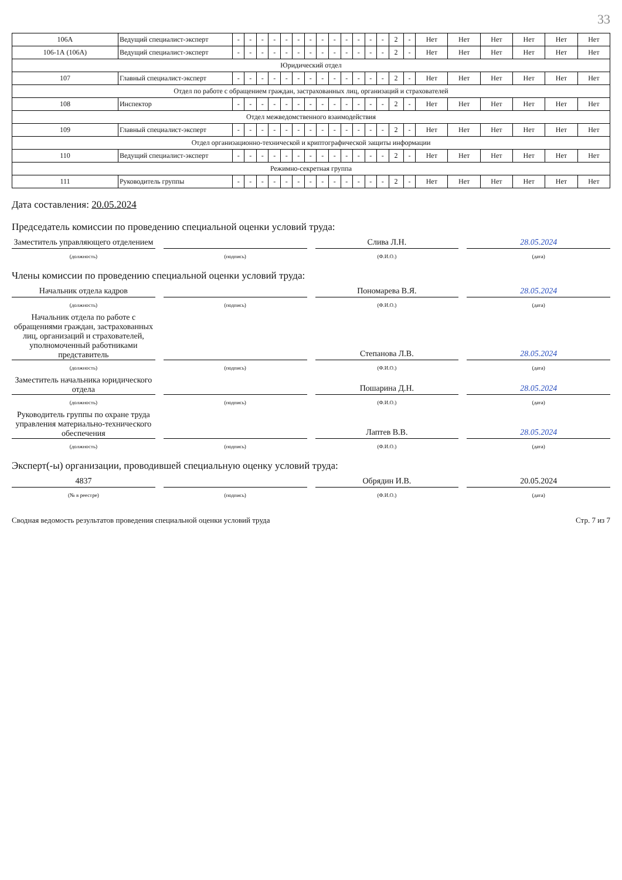33
| 106А | Ведущий специалист-эксперт | - | - | - | - | - | - | - | - | - | - | - | - | - | 2 | - | Нет | Нет | Нет | Нет | Нет | Нет |
| 106-1А (106А) | Ведущий специалист-эксперт | - | - | - | - | - | - | - | - | - | - | - | - | - | 2 | - | Нет | Нет | Нет | Нет | Нет | Нет |
| Юридический отдел | | | | | | | | | | | | | | | | | | | | | | |
| 107 | Главный специалист-эксперт | - | - | - | - | - | - | - | - | - | - | - | - | - | 2 | - | Нет | Нет | Нет | Нет | Нет | Нет |
| Отдел по работе с обращением граждан, застрахованных лиц, организаций и страхователей | | | | | | | | | | | | | | | | | | | | | | |
| 108 | Инспектор | - | - | - | - | - | - | - | - | - | - | - | - | - | 2 | - | Нет | Нет | Нет | Нет | Нет | Нет |
| Отдел межведомственного взаимодействия | | | | | | | | | | | | | | | | | | | | | | |
| 109 | Главный специалист-эксперт | - | - | - | - | - | - | - | - | - | - | - | - | - | 2 | - | Нет | Нет | Нет | Нет | Нет | Нет |
| Отдел организационно-технической и криптографической защиты информации | | | | | | | | | | | | | | | | | | | | | | |
| 110 | Ведущий специалист-эксперт | - | - | - | - | - | - | - | - | - | - | - | - | - | 2 | - | Нет | Нет | Нет | Нет | Нет | Нет |
| Режимно-секретная группа | | | | | | | | | | | | | | | | | | | | | | |
| 111 | Руководитель группы | - | - | - | - | - | - | - | - | - | - | - | - | - | 2 | - | Нет | Нет | Нет | Нет | Нет | Нет |
Дата составления: 20.05.2024
Председатель комиссии по проведению специальной оценки условий труда:
Заместитель управляющего отделением
Слива Л.Н.
28.05.2024
(должность) (подпись) (Ф.И.О.) (дата)
Члены комиссии по проведению специальной оценки условий труда:
Начальник отдела кадров
Пономарева В.Я.
28.05.2024
(должность) (подпись) (Ф.И.О.) (дата)
Начальник отдела по работе с обращениями граждан, застрахованных лиц, организаций и страхователей, уполномоченный работниками представитель
Степанова Л.В.
28.05.2024
(должность) (подпись) (Ф.И.О.) (дата)
Заместитель начальника юридического отдела
Пошарина Д.Н.
28.05.2024
(должность) (подпись) (Ф.И.О.) (дата)
Руководитель группы по охране труда управления материально-технического обеспечения
Лаптев В.В.
28.05.2024
(должность) (подпись) (Ф.И.О.) (дата)
Эксперт(-ы) организации, проводившей специальную оценку условий труда:
4837
Обрядин И.В.
20.05.2024
(№ в реестре) (подпись) (Ф.И.О.) (дата)
Сводная ведомость результатов проведения специальной оценки условий труда Стр. 7 из 7